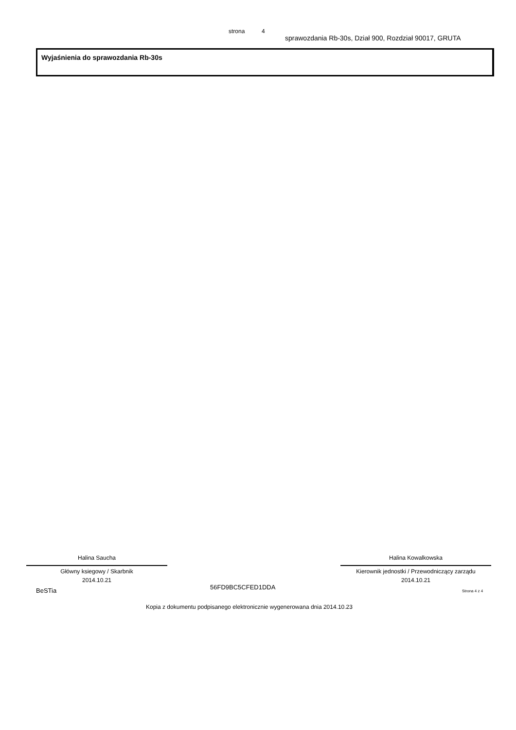strona 4
sprawozdania Rb-30s, Dział 900, Rozdział 90017, GRUTA
Wyjaśnienia do sprawozdania Rb-30s
Halina Saucha
Główny ksiegowy / Skarbnik
2014.10.21
Halina Kowalkowska
Kierownik jednostki / Przewodniczący zarządu
2014.10.21
BeSTia 56FD9BC5CFED1DDA
Strona 4 z 4
Kopia z dokumentu podpisanego elektronicznie wygenerowana dnia 2014.10.23